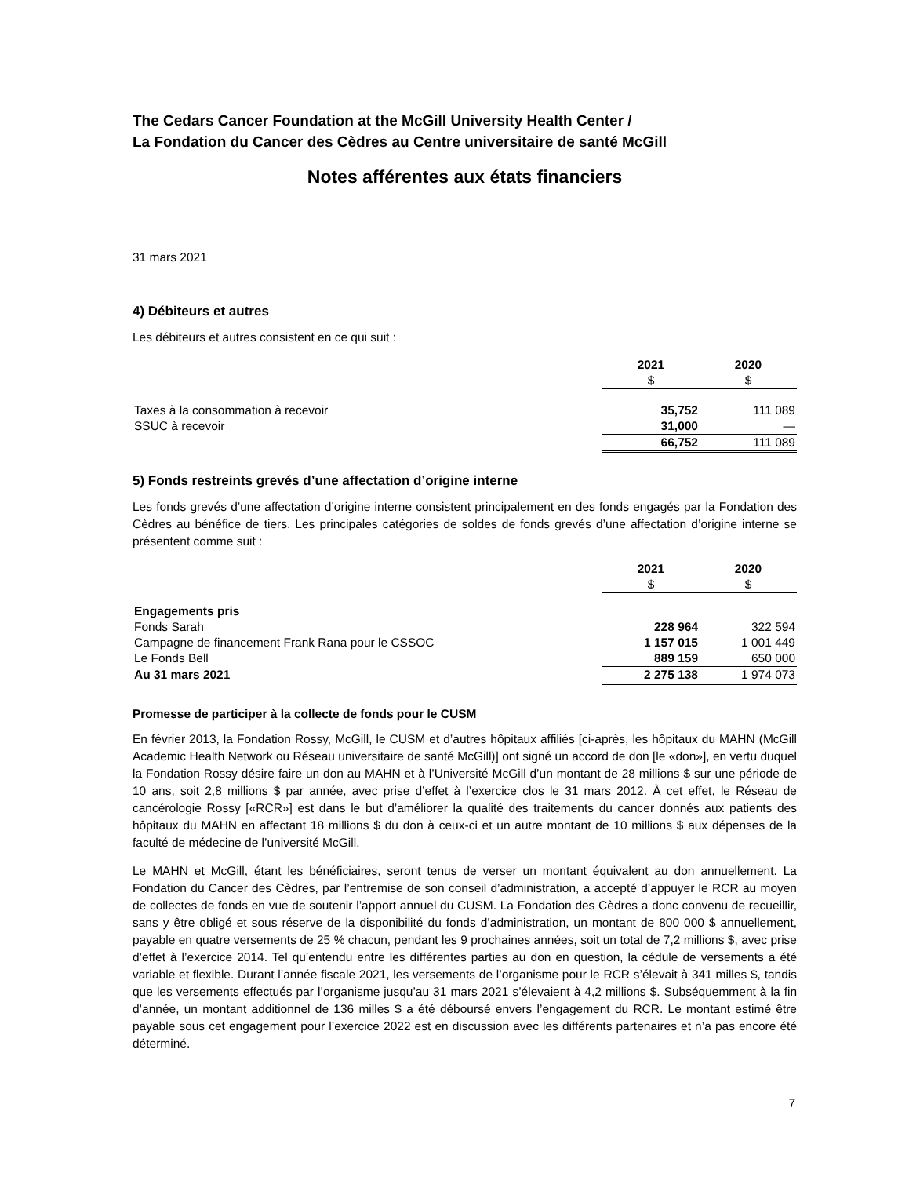The Cedars Cancer Foundation at the McGill University Health Center /
La Fondation du Cancer des Cèdres au Centre universitaire de santé McGill
Notes afférentes aux états financiers
31 mars 2021
4) Débiteurs et autres
Les débiteurs et autres consistent en ce qui suit :
| | 2021 | 2020 |
| --- | --- | --- |
| | $ | $ |
| Taxes à la consommation à recevoir | 35,752 | 111 089 |
| SSUC à recevoir | 31,000 | — |
| | 66,752 | 111 089 |
5) Fonds restreints grevés d’une affectation d’origine interne
Les fonds grevés d’une affectation d’origine interne consistent principalement en des fonds engagés par la Fondation des Cèdres au bénéfice de tiers. Les principales catégories de soldes de fonds grevés d’une affectation d’origine interne se présentent comme suit :
| | 2021 | 2020 |
| --- | --- | --- |
| | $ | $ |
| Engagements pris | | |
| Fonds Sarah | 228 964 | 322 594 |
| Campagne de financement Frank Rana pour le CSSOC | 1 157 015 | 1 001 449 |
| Le Fonds Bell | 889 159 | 650 000 |
| Au 31 mars 2021 | 2 275 138 | 1 974 073 |
Promesse de participer à la collecte de fonds pour le CUSM
En février 2013, la Fondation Rossy, McGill, le CUSM et d’autres hôpitaux affiliés [ci-après, les hôpitaux du MAHN (McGill Academic Health Network ou Réseau universitaire de santé McGill)] ont signé un accord de don [le «don»], en vertu duquel la Fondation Rossy désire faire un don au MAHN et à l’Université McGill d’un montant de 28 millions $ sur une période de 10 ans, soit 2,8 millions $ par année, avec prise d’effet à l’exercice clos le 31 mars 2012. À cet effet, le Réseau de cancérologie Rossy [«RCR»] est dans le but d’améliorer la qualité des traitements du cancer donnés aux patients des hôpitaux du MAHN en affectant 18 millions $ du don à ceux-ci et un autre montant de 10 millions $ aux dépenses de la faculté de médecine de l’université McGill.
Le MAHN et McGill, étant les bénéficiaires, seront tenus de verser un montant équivalent au don annuellement. La Fondation du Cancer des Cèdres, par l’entremise de son conseil d’administration, a accepté d’appuyer le RCR au moyen de collectes de fonds en vue de soutenir l’apport annuel du CUSM. La Fondation des Cèdres a donc convenu de recueillir, sans y être obligé et sous réserve de la disponibilité du fonds d’administration, un montant de 800 000 $ annuellement, payable en quatre versements de 25 % chacun, pendant les 9 prochaines années, soit un total de 7,2 millions $, avec prise d’effet à l’exercice 2014. Tel qu’entendu entre les différentes parties au don en question, la cédule de versements a été variable et flexible. Durant l’année fiscale 2021, les versements de l’organisme pour le RCR s’élevait à 341 milles $, tandis que les versements effectués par l’organisme jusqu’au 31 mars 2021 s’élevaient à 4,2 millions $. Subséquemment à la fin d’année, un montant additionnel de 136 milles $ a été déboursé envers l’engagement du RCR. Le montant estimé être payable sous cet engagement pour l’exercice 2022 est en discussion avec les différents partenaires et n’a pas encore été déterminé.
7